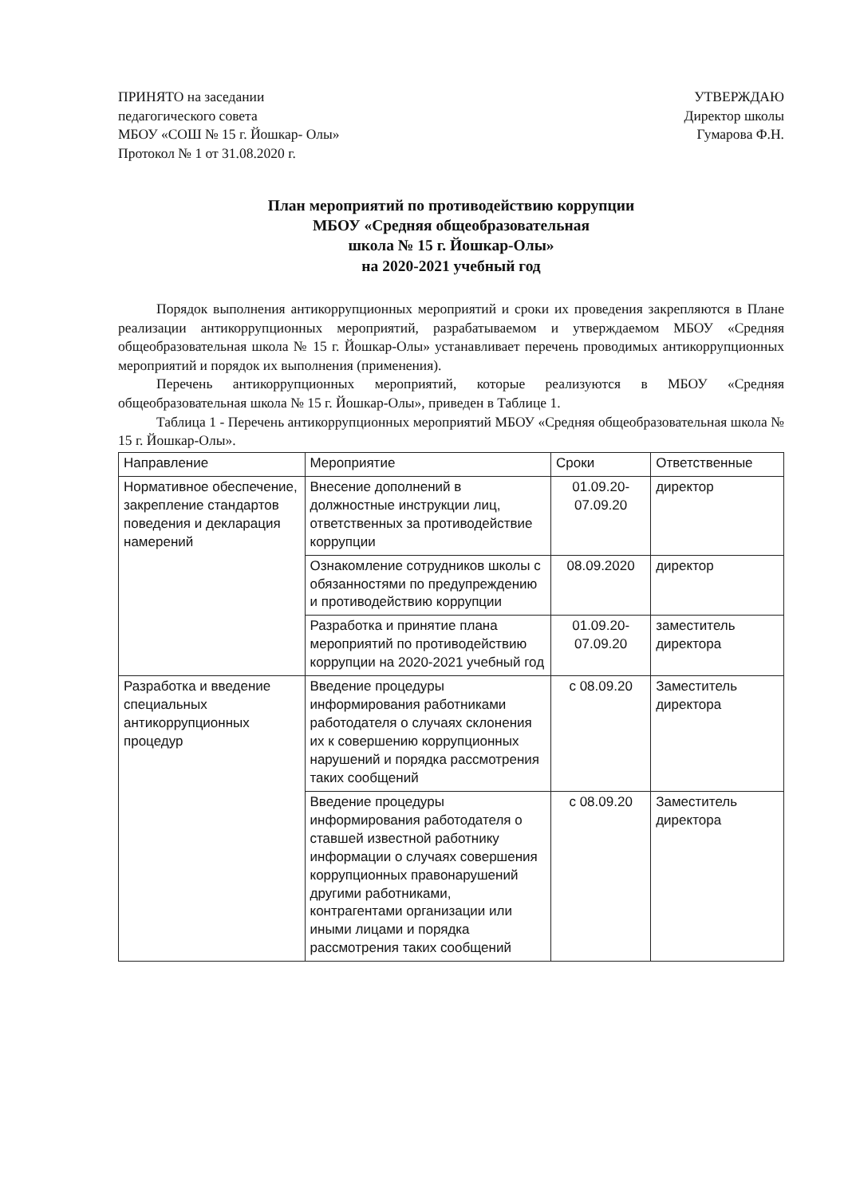ПРИНЯТО на заседании
педагогического совета
МБОУ «СОШ № 15 г. Йошкар- Олы»
Протокол № 1 от 31.08.2020 г.
УТВЕРЖДАЮ
Директор школы
Гумарова Ф.Н.
План мероприятий по противодействию коррупции
МБОУ «Средняя общеобразовательная
школа № 15 г. Йошкар-Олы»
на 2020-2021 учебный год
Порядок выполнения антикоррупционных мероприятий и сроки их проведения закрепляются в Плане реализации антикоррупционных мероприятий, разрабатываемом и утверждаемом МБОУ «Средняя общеобразовательная школа № 15 г. Йошкар-Олы» устанавливает перечень проводимых антикоррупционных мероприятий и порядок их выполнения (применения).
Перечень антикоррупционных мероприятий, которые реализуются в МБОУ «Средняя общеобразовательная школа № 15 г. Йошкар-Олы», приведен в Таблице 1.
Таблица 1 - Перечень антикоррупционных мероприятий МБОУ «Средняя общеобразовательная школа № 15 г. Йошкар-Олы».
| Направление | Мероприятие | Сроки | Ответственные |
| --- | --- | --- | --- |
| Нормативное обеспечение, закрепление стандартов поведения и декларация намерений | Внесение дополнений в должностные инструкции лиц, ответственных за противодействие коррупции | 01.09.20-07.09.20 | директор |
| | Ознакомление сотрудников школы с обязанностями по предупреждению и противодействию коррупции | 08.09.2020 | директор |
| | Разработка и принятие плана мероприятий по противодействию коррупции на 2020-2021 учебный год | 01.09.20-07.09.20 | заместитель директора |
| Разработка и введение специальных антикоррупционных процедур | Введение процедуры информирования работниками работодателя о случаях склонения их к совершению коррупционных нарушений и порядка рассмотрения таких сообщений | с 08.09.20 | Заместитель директора |
| | Введение процедуры информирования работодателя о ставшей известной работнику информации о случаях совершения коррупционных правонарушений другими работниками, контрагентами организации или иными лицами и порядка рассмотрения таких сообщений | с 08.09.20 | Заместитель директора |